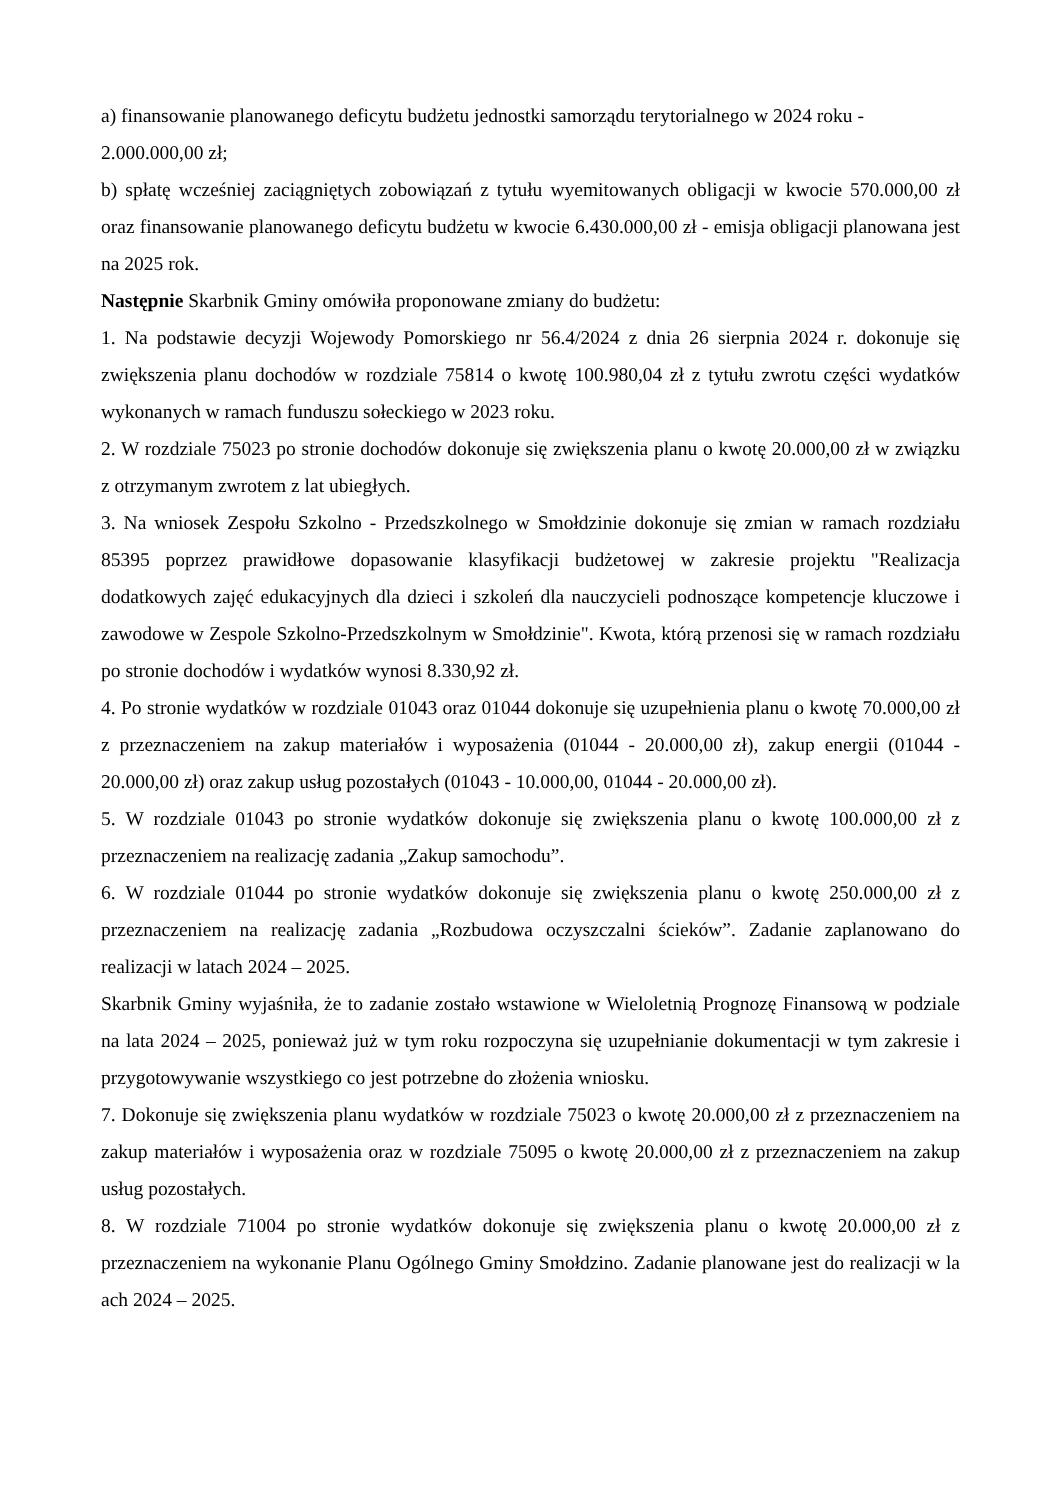a) finansowanie planowanego deficytu budżetu jednostki samorządu terytorialnego w 2024 roku - 2.000.000,00 zł;
b) spłatę wcześniej zaciągniętych zobowiązań z tytułu wyemitowanych obligacji w kwocie 570.000,00 zł oraz finansowanie planowanego deficytu budżetu w kwocie 6.430.000,00 zł - emisja obligacji planowana jest na 2025 rok.
Następnie Skarbnik Gminy omówiła proponowane zmiany do budżetu:
1. Na podstawie decyzji Wojewody Pomorskiego nr 56.4/2024 z dnia 26 sierpnia 2024 r. dokonuje się zwiększenia planu dochodów w rozdziale 75814 o kwotę 100.980,04 zł z tytułu zwrotu części wydatków wykonanych w ramach funduszu sołeckiego w 2023 roku.
2. W rozdziale 75023 po stronie dochodów dokonuje się zwiększenia planu o kwotę 20.000,00 zł w związku z otrzymanym zwrotem z lat ubiegłych.
3. Na wniosek Zespołu Szkolno - Przedszkolnego w Smołdzinie dokonuje się zmian w ramach rozdziału 85395 poprzez prawidłowe dopasowanie klasyfikacji budżetowej w zakresie projektu "Realizacja dodatkowych zajęć edukacyjnych dla dzieci i szkoleń dla nauczycieli podnoszące kompetencje kluczowe i zawodowe w Zespole Szkolno-Przedszkolnym w Smołdzinie". Kwota, którą przenosi się w ramach rozdziału po stronie dochodów i wydatków wynosi 8.330,92 zł.
4. Po stronie wydatków w rozdziale 01043 oraz 01044 dokonuje się uzupełnienia planu o kwotę 70.000,00 zł z przeznaczeniem na zakup materiałów i wyposażenia (01044 - 20.000,00 zł), zakup energii (01044 - 20.000,00 zł) oraz zakup usług pozostałych (01043 - 10.000,00, 01044 - 20.000,00 zł).
5. W rozdziale 01043 po stronie wydatków dokonuje się zwiększenia planu o kwotę 100.000,00 zł z przeznaczeniem na realizację zadania „Zakup samochodu”.
6. W rozdziale 01044 po stronie wydatków dokonuje się zwiększenia planu o kwotę 250.000,00 zł z przeznaczeniem na realizację zadania „Rozbudowa oczyszczalni ścieków”. Zadanie zaplanowano do realizacji w latach 2024 – 2025.
Skarbnik Gminy wyjaśniła, że to zadanie zostało wstawione w Wieloletnią Prognozę Finansową w podziale na lata 2024 – 2025, ponieważ już w tym roku rozpoczyna się uzupełnianie dokumentacji w tym zakresie i przygotowywanie wszystkiego co jest potrzebne do złożenia wniosku.
7. Dokonuje się zwiększenia planu wydatków w rozdziale 75023 o kwotę 20.000,00 zł z przeznaczeniem na zakup materiałów i wyposażenia oraz w rozdziale 75095 o kwotę 20.000,00 zł z przeznaczeniem na zakup usług pozostałych.
8. W rozdziale 71004 po stronie wydatków dokonuje się zwiększenia planu o kwotę 20.000,00 zł z przeznaczeniem na wykonanie Planu Ogólnego Gminy Smołdzino. Zadanie planowane jest do realizacji w la ach 2024 – 2025.